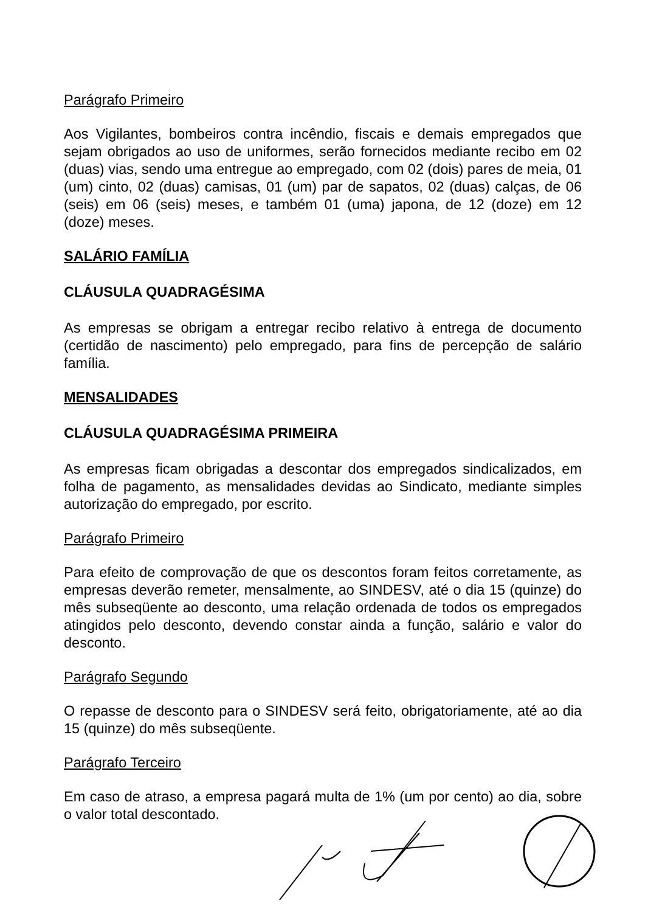Parágrafo Primeiro
Aos Vigilantes, bombeiros contra incêndio, fiscais e demais empregados que sejam obrigados ao uso de uniformes, serão fornecidos mediante recibo em 02 (duas) vias, sendo uma entregue ao empregado, com 02 (dois) pares de meia, 01 (um) cinto, 02 (duas) camisas, 01 (um) par de sapatos, 02 (duas) calças, de 06 (seis) em 06 (seis) meses, e também 01 (uma) japona, de 12 (doze) em 12 (doze) meses.
SALÁRIO FAMÍLIA
CLÁUSULA QUADRAGÉSIMA
As empresas se obrigam a entregar recibo relativo à entrega de documento (certidão de nascimento) pelo empregado, para fins de percepção de salário família.
MENSALIDADES
CLÁUSULA QUADRAGÉSIMA PRIMEIRA
As empresas ficam obrigadas a descontar dos empregados sindicalizados, em folha de pagamento, as mensalidades devidas ao Sindicato, mediante simples autorização do empregado, por escrito.
Parágrafo Primeiro
Para efeito de comprovação de que os descontos foram feitos corretamente, as empresas deverão remeter, mensalmente, ao SINDESV, até o dia 15 (quinze) do mês subseqüente ao desconto, uma relação ordenada de todos os empregados atingidos pelo desconto, devendo constar ainda a função, salário e valor do desconto.
Parágrafo Segundo
O repasse de desconto para o SINDESV será feito, obrigatoriamente, até ao dia 15 (quinze) do mês subseqüente.
Parágrafo Terceiro
Em caso de atraso, a empresa pagará multa de 1% (um por cento) ao dia, sobre o valor total descontado.